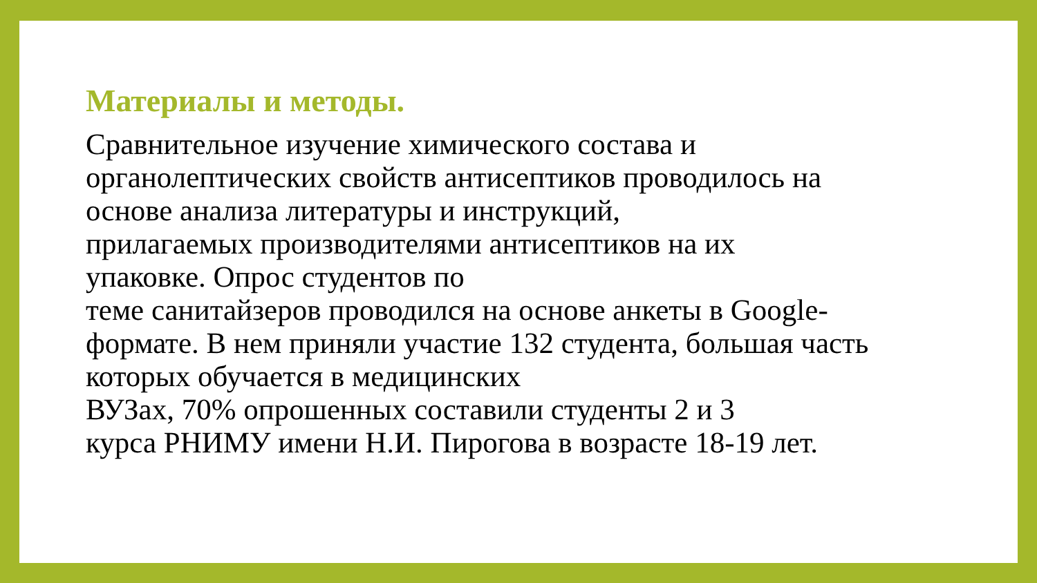Материалы и методы.
Сравнительное изучение химического состава и
органолептических свойств антисептиков проводилось на
основе анализа литературы и инструкций,
прилагаемых производителями антисептиков на их
упаковке. Опрос студентов по
теме санитайзеров проводился на основе анкеты в Google-
формате. В нем приняли участие 132 студента, большая часть
которых обучается в медицинских
ВУЗах, 70% опрошенных составили студенты 2 и 3
курса РНИМУ имени Н.И. Пирогова в возрасте 18-19 лет.